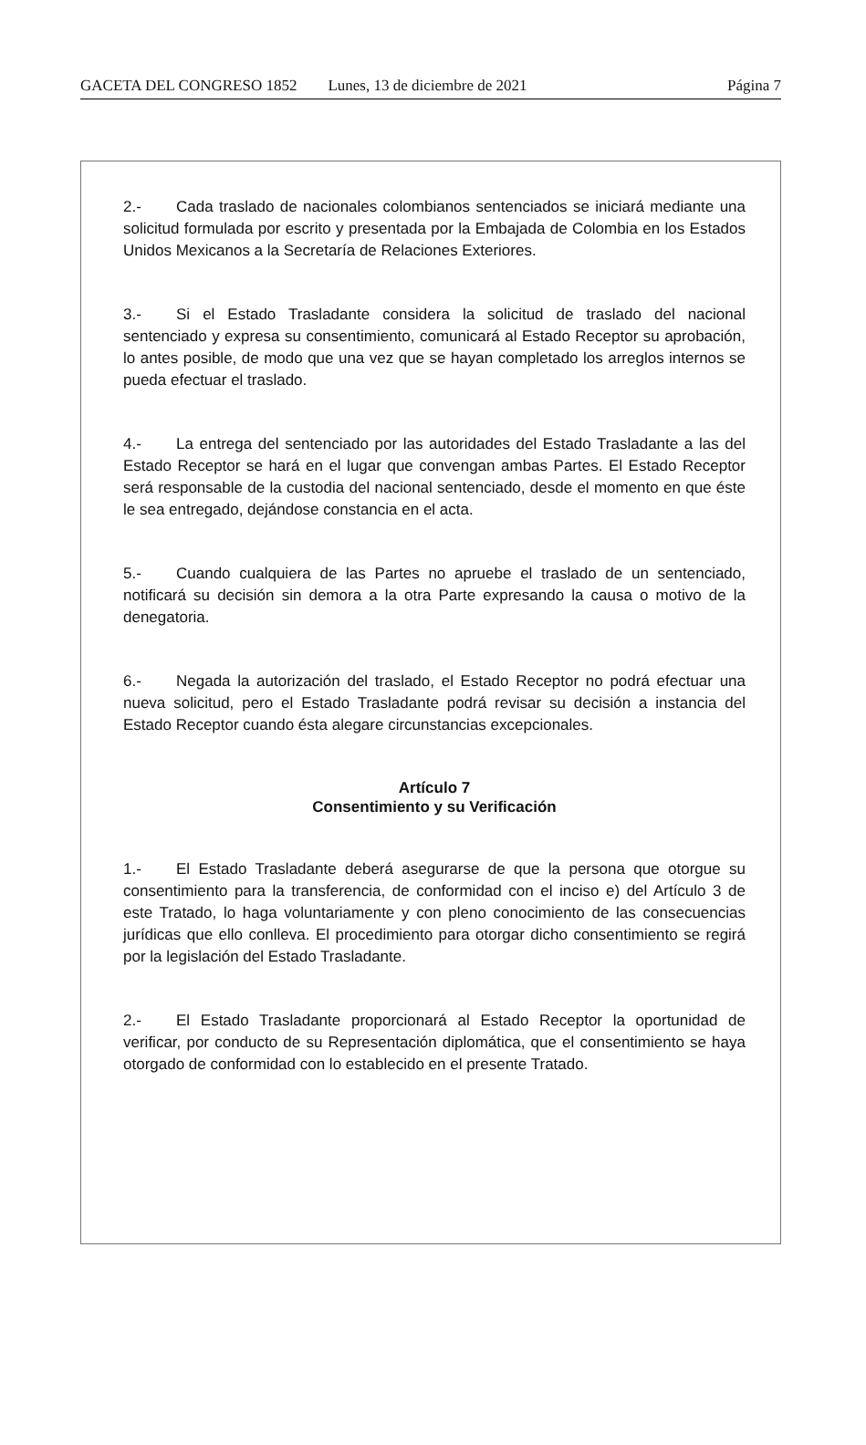GACETA DEL CONGRESO 1852 Lunes, 13 de diciembre de 2021 Página 7
2.- Cada traslado de nacionales colombianos sentenciados se iniciará mediante una solicitud formulada por escrito y presentada por la Embajada de Colombia en los Estados Unidos Mexicanos a la Secretaría de Relaciones Exteriores.
3.- Si el Estado Trasladante considera la solicitud de traslado del nacional sentenciado y expresa su consentimiento, comunicará al Estado Receptor su aprobación, lo antes posible, de modo que una vez que se hayan completado los arreglos internos se pueda efectuar el traslado.
4.- La entrega del sentenciado por las autoridades del Estado Trasladante a las del Estado Receptor se hará en el lugar que convengan ambas Partes. El Estado Receptor será responsable de la custodia del nacional sentenciado, desde el momento en que éste le sea entregado, dejándose constancia en el acta.
5.- Cuando cualquiera de las Partes no apruebe el traslado de un sentenciado, notificará su decisión sin demora a la otra Parte expresando la causa o motivo de la denegatoria.
6.- Negada la autorización del traslado, el Estado Receptor no podrá efectuar una nueva solicitud, pero el Estado Trasladante podrá revisar su decisión a instancia del Estado Receptor cuando ésta alegare circunstancias excepcionales.
Artículo 7
Consentimiento y su Verificación
1.- El Estado Trasladante deberá asegurarse de que la persona que otorgue su consentimiento para la transferencia, de conformidad con el inciso e) del Artículo 3 de este Tratado, lo haga voluntariamente y con pleno conocimiento de las consecuencias jurídicas que ello conlleva. El procedimiento para otorgar dicho consentimiento se regirá por la legislación del Estado Trasladante.
2.- El Estado Trasladante proporcionará al Estado Receptor la oportunidad de verificar, por conducto de su Representación diplomática, que el consentimiento se haya otorgado de conformidad con lo establecido en el presente Tratado.